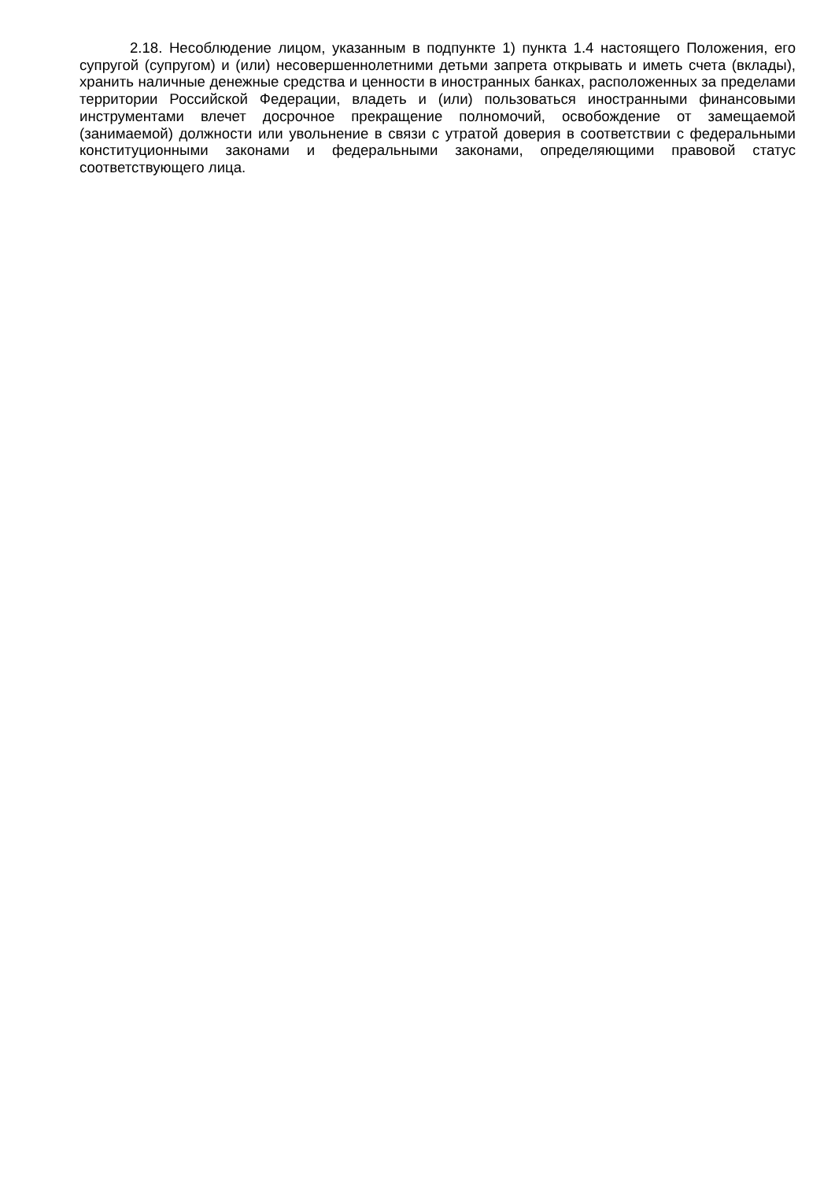2.18. Несоблюдение лицом, указанным в подпункте 1) пункта 1.4 настоящего Положения, его супругой (супругом) и (или) несовершеннолетними детьми запрета открывать и иметь счета (вклады), хранить наличные денежные средства и ценности в иностранных банках, расположенных за пределами территории Российской Федерации, владеть и (или) пользоваться иностранными финансовыми инструментами влечет досрочное прекращение полномочий, освобождение от замещаемой (занимаемой) должности или увольнение в связи с утратой доверия в соответствии с федеральными конституционными законами и федеральными законами, определяющими правовой статус соответствующего лица.